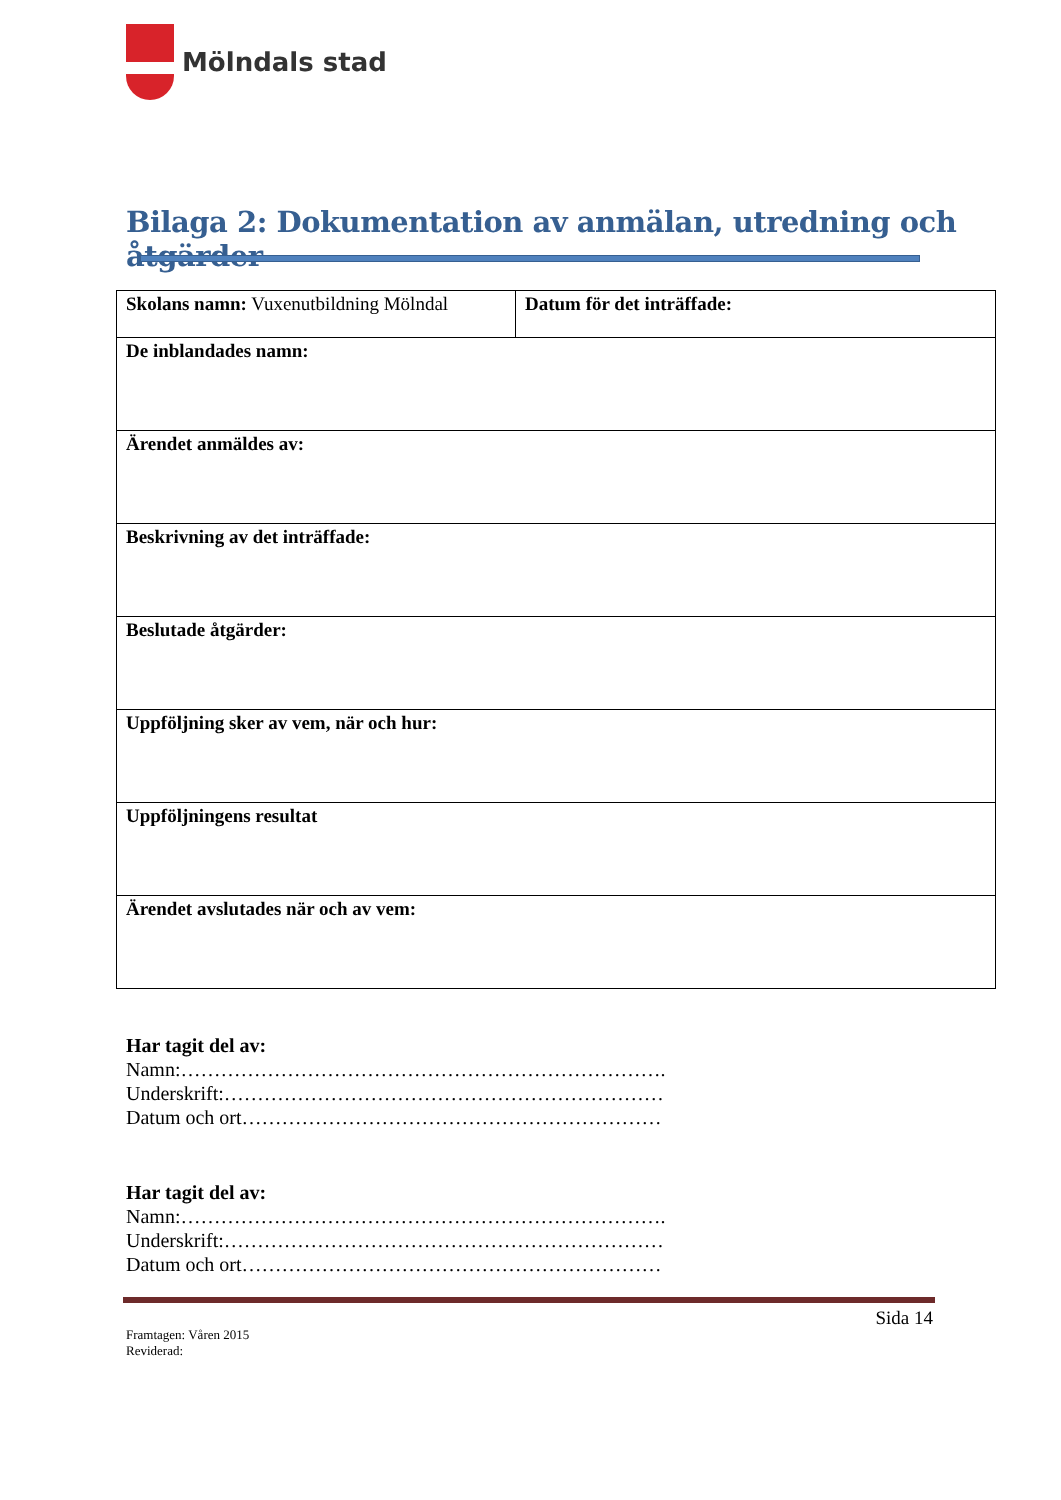Mölndals stad
Bilaga 2: Dokumentation av anmälan, utredning och åtgärder
| Skolans namn: Vuxenutbildning Mölndal | Datum för det inträffade: |
| De inblandades namn: | |
| Ärendet anmäldes av: | |
| Beskrivning av det inträffade: | |
| Beslutade åtgärder: | |
| Uppföljning sker av vem, när och hur: | |
| Uppföljningens resultat | |
| Ärendet avslutades när och av vem: | |
Har tagit del av:
Namn:……………………………………………………………….
Underskrift:…………………………………………………………
Datum och ort………………………………………………………
Har tagit del av:
Namn:……………………………………………………………….
Underskrift:…………………………………………………………
Datum och ort………………………………………………………
Sida 14
Framtagen: Våren 2015
Reviderad: